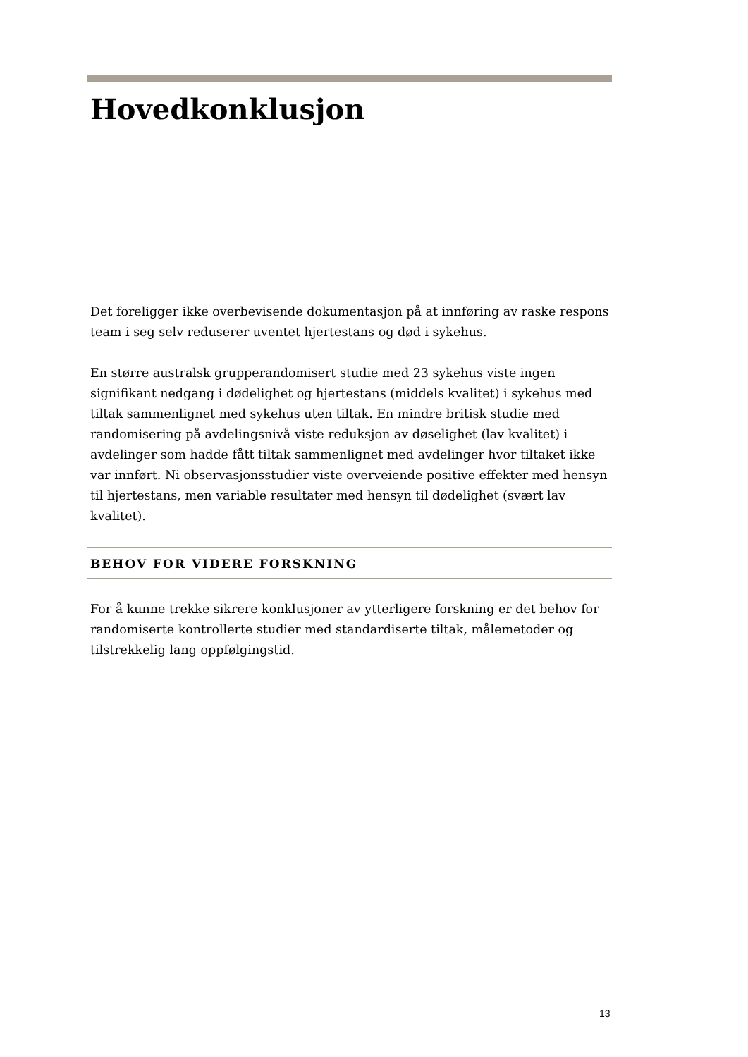Hovedkonklusjon
Det foreligger ikke overbevisende dokumentasjon på at innføring av raske respons team i seg selv reduserer uventet hjertestans og død i sykehus.
En større australsk grupperandomisert studie med 23 sykehus viste ingen signifikant nedgang i dødelighet og hjertestans (middels kvalitet) i sykehus med tiltak sammenlignet med sykehus uten tiltak. En mindre britisk studie med randomisering på avdelingsnivå viste reduksjon av døselighet (lav kvalitet) i avdelinger som hadde fått tiltak sammenlignet med avdelinger hvor tiltaket ikke var innført. Ni observasjonsstudier viste overveiende positive effekter med hensyn til hjertestans, men variable resultater med hensyn til dødelighet (svært lav kvalitet).
BEHOV FOR VIDERE FORSKNING
For å kunne trekke sikrere konklusjoner av ytterligere forskning er det behov for randomiserte kontrollerte studier med standardiserte tiltak, målemetoder og tilstrekkelig lang oppfølgingstid.
13